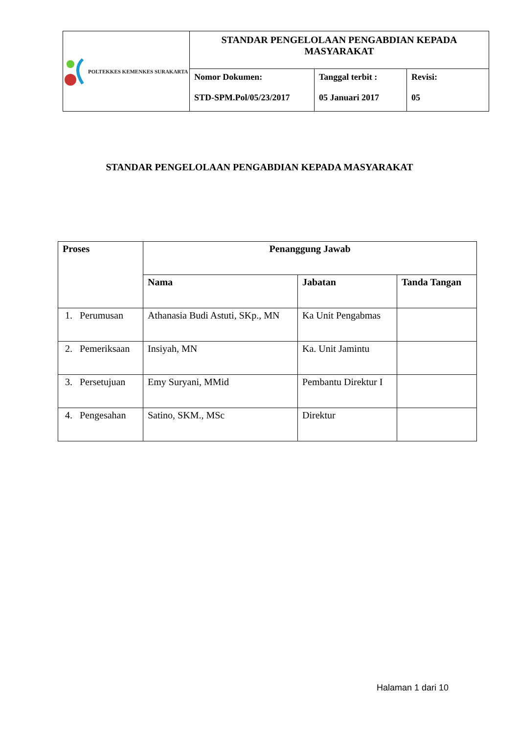| POLTEKKES KEMENKES SURAKARTA | STANDAR PENGELOLAAN PENGABDIAN KEPADA MASYARAKAT | | |
| | Nomor Dokumen: STD-SPM.Pol/05/23/2017 | Tanggal terbit : 05 Januari 2017 | Revisi: 05 |
STANDAR PENGELOLAAN PENGABDIAN KEPADA MASYARAKAT
| Proses | Penanggung Jawab | | |
| --- | --- | --- | --- |
| | Nama | Jabatan | Tanda Tangan |
| 1. Perumusan | Athanasia Budi Astuti, SKp., MN | Ka Unit Pengabmas | |
| 2. Pemeriksaan | Insiyah, MN | Ka. Unit Jamintu | |
| 3. Persetujuan | Emy Suryani, MMid | Pembantu Direktur I | |
| 4. Pengesahan | Satino, SKM., MSc | Direktur | |
Halaman 1 dari 10